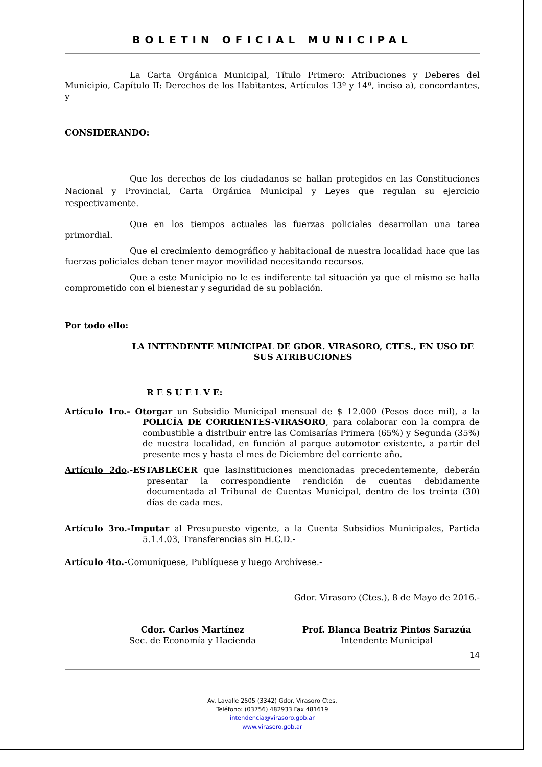BOLETIN OFICIAL MUNICIPAL
La Carta Orgánica Municipal, Título Primero: Atribuciones y Deberes del Municipio, Capítulo II: Derechos de los Habitantes, Artículos 13º y 14º, inciso a), concordantes, y
CONSIDERANDO:
Que los derechos de los ciudadanos se hallan protegidos en las Constituciones Nacional y Provincial, Carta Orgánica Municipal y Leyes que regulan su ejercicio respectivamente.
Que en los tiempos actuales las fuerzas policiales desarrollan una tarea primordial.
Que el crecimiento demográfico y habitacional de nuestra localidad hace que las fuerzas policiales deban tener mayor movilidad necesitando recursos.
Que a este Municipio no le es indiferente tal situación ya que el mismo se halla comprometido con el bienestar y seguridad de su población.
Por todo ello:
LA INTENDENTE MUNICIPAL DE GDOR. VIRASORO, CTES., EN USO DE SUS ATRIBUCIONES
R E S U E L V E:
Artículo 1ro.- Otorgar un Subsidio Municipal mensual de $ 12.000 (Pesos doce mil), a la POLICÍA DE CORRIENTES-VIRASORO, para colaborar con la compra de combustible a distribuir entre las Comisarías Primera (65%) y Segunda (35%) de nuestra localidad, en función al parque automotor existente, a partir del presente mes y hasta el mes de Diciembre del corriente año.
Artículo 2do.-ESTABLECER que lasInstituciones mencionadas precedentemente, deberán presentar la correspondiente rendición de cuentas debidamente documentada al Tribunal de Cuentas Municipal, dentro de los treinta (30) días de cada mes.
Artículo 3ro.-Imputar al Presupuesto vigente, a la Cuenta Subsidios Municipales, Partida 5.1.4.03, Transferencias sin H.C.D.-
Artículo 4to.-Comuníquese, Publíquese y luego Archívese.-
Gdor. Virasoro (Ctes.), 8 de Mayo de 2016.-
Cdor. Carlos Martínez
Sec. de Economía y Hacienda
Prof. Blanca Beatriz Pintos Sarazúa
Intendente Municipal
14
Av. Lavalle 2505 (3342) Gdor. Virasoro Ctes.
Teléfono: (03756) 482933 Fax 481619
intendencia@virasoro.gob.ar
www.virasoro.gob.ar